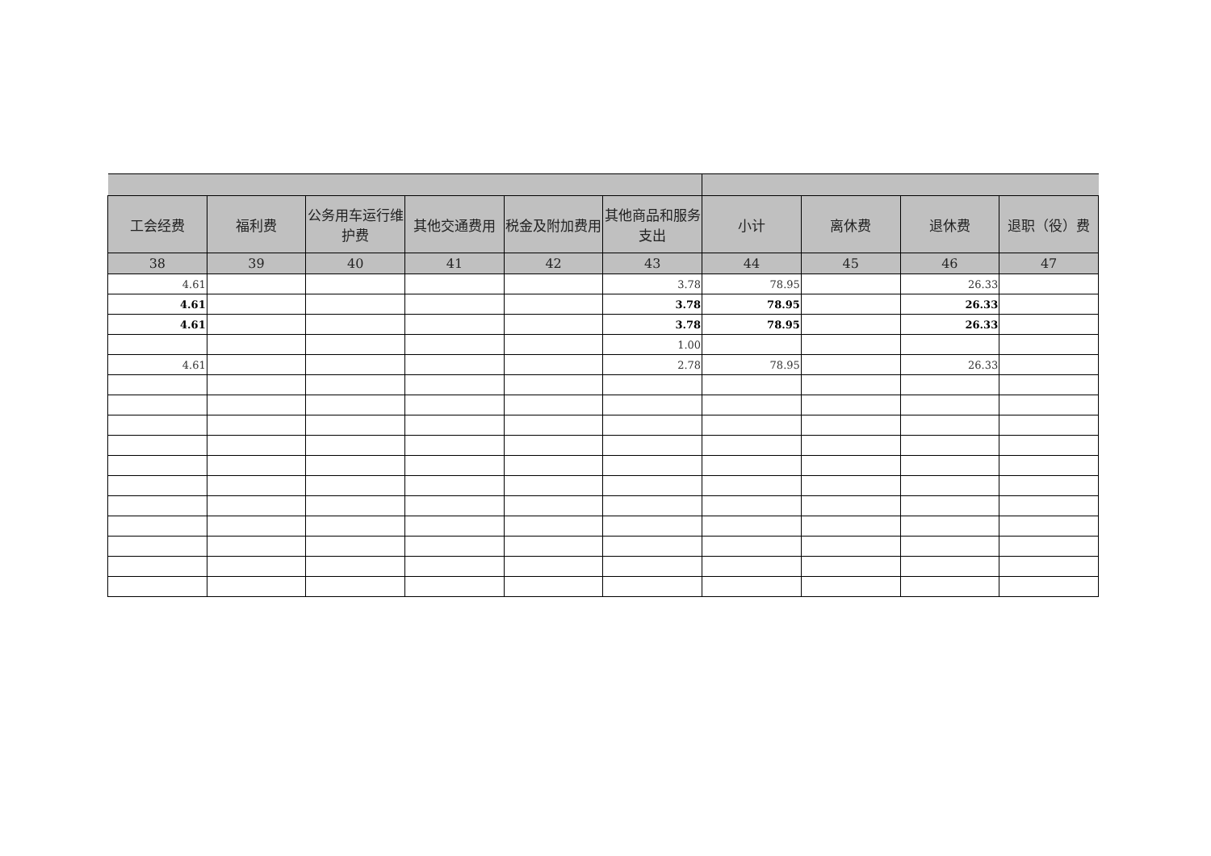| 工会经费 | 福利费 | 公务用车运行维护费 | 其他交通费用 | 税金及附加费用 | 其他商品和服务支出 | 小计 | 离休费 | 退休费 | 退职（役）费 |
| --- | --- | --- | --- | --- | --- | --- | --- | --- | --- |
| 38 | 39 | 40 | 41 | 42 | 43 | 44 | 45 | 46 | 47 |
| 4.61 | | | | | 3.78 | 78.95 | | 26.33 | |
| 4.61 | | | | | 3.78 | 78.95 | | 26.33 | |
| 4.61 | | | | | 3.78 | 78.95 | | 26.33 | |
| | | | | | 1.00 | | | | |
| 4.61 | | | | | 2.78 | 78.95 | | 26.33 | |